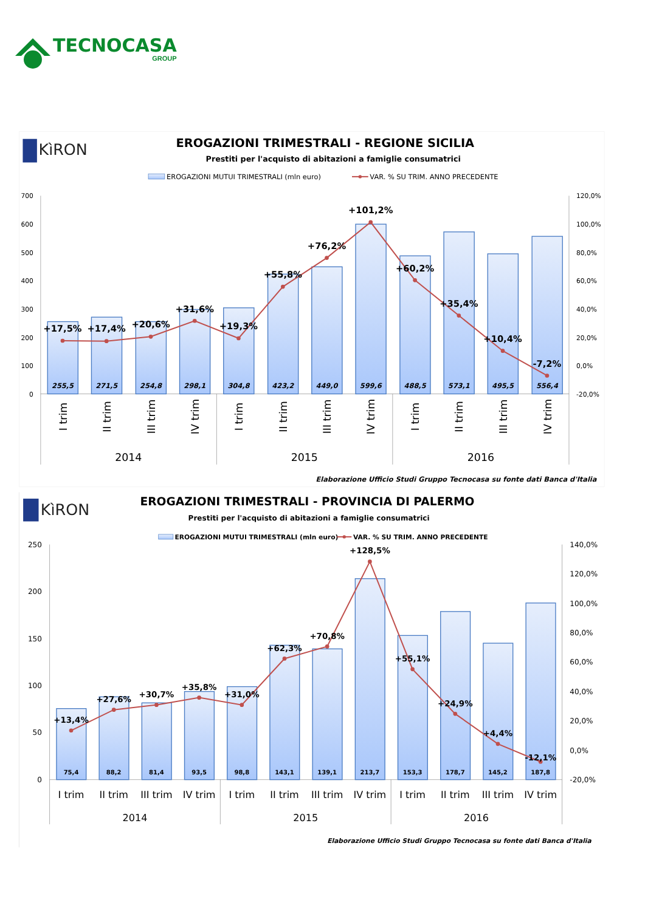TECNOCASA
GROUP
KìRON
EROGAZIONI TRIMESTRALI - REGIONE SICILIA
Prestiti per l'acquisto di abitazioni a famiglie consumatrici
EROGAZIONI MUTUI TRIMESTRALI (mln euro)
VAR. % SU TRIM. ANNO PRECEDENTE
700
600
500
400
300
200
100
0
120,0%
100,0%
80,0%
60,0%
40,0%
20,0%
0,0%
-20,0%
255,5
271,5
254,8
298,1
304,8
423,2
449,0
599,6
488,5
573,1
495,5
556,4
+17,5%
+17,4%
+20,6%
+31,6%
+19,3%
+55,8%
+76,2%
+101,2%
+60,2%
+35,4%
+10,4%
-7,2%
I trim
II trim
III trim
IV trim
I trim
II trim
III trim
IV trim
I trim
II trim
III trim
IV trim
2014
2015
2016
Elaborazione Ufficio Studi Gruppo Tecnocasa su fonte dati Banca d'Italia
KìRON
EROGAZIONI TRIMESTRALI - PROVINCIA DI PALERMO
Prestiti per l'acquisto di abitazioni a famiglie consumatrici
EROGAZIONI MUTUI TRIMESTRALI (mln euro)
VAR. % SU TRIM. ANNO PRECEDENTE
250
200
150
100
50
0
140,0%
120,0%
100,0%
80,0%
60,0%
40,0%
20,0%
0,0%
-20,0%
75,4
88,2
81,4
93,5
98,8
143,1
139,1
213,7
153,3
178,7
145,2
187,8
+13,4%
+27,6%
+30,7%
+35,8%
+31,0%
+62,3%
+70,8%
+128,5%
+55,1%
+24,9%
+4,4%
-12,1%
I trim
II trim
III trim
IV trim
I trim
II trim
III trim
IV trim
I trim
II trim
III trim
IV trim
2014
2015
2016
Elaborazione Ufficio Studi Gruppo Tecnocasa su fonte dati Banca d'Italia